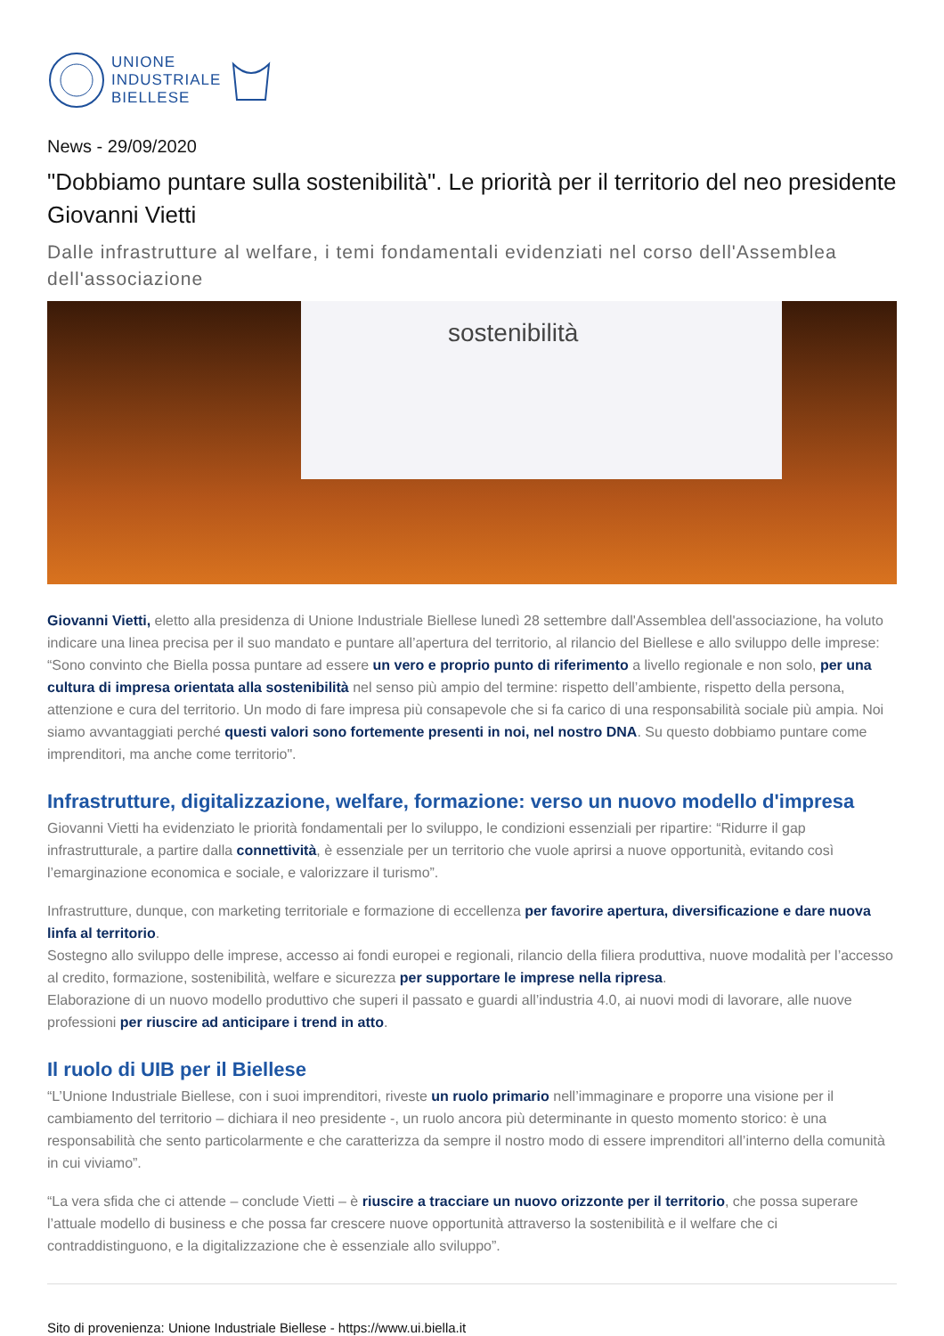UNIONE
INDUSTRIALE
BIELLESE
News - 29/09/2020
"Dobbiamo puntare sulla sostenibilità". Le priorità per il territorio del neo presidente Giovanni Vietti
Dalle infrastrutture al welfare, i temi fondamentali evidenziati nel corso dell'Assemblea dell'associazione
sostenibilità
Giovanni Vietti, eletto alla presidenza di Unione Industriale Biellese lunedì 28 settembre dall'Assemblea dell'associazione, ha voluto indicare una linea precisa per il suo mandato e puntare all’apertura del territorio, al rilancio del Biellese e allo sviluppo delle imprese: “Sono convinto che Biella possa puntare ad essere un vero e proprio punto di riferimento a livello regionale e non solo, per una cultura di impresa orientata alla sostenibilità nel senso più ampio del termine: rispetto dell’ambiente, rispetto della persona, attenzione e cura del territorio. Un modo di fare impresa più consapevole che si fa carico di una responsabilità sociale più ampia. Noi siamo avvantaggiati perché questi valori sono fortemente presenti in noi, nel nostro DNA. Su questo dobbiamo puntare come imprenditori, ma anche come territorio".
Infrastrutture, digitalizzazione, welfare, formazione: verso un nuovo modello d'impresa
Giovanni Vietti ha evidenziato le priorità fondamentali per lo sviluppo, le condizioni essenziali per ripartire: “Ridurre il gap infrastrutturale, a partire dalla connettività, è essenziale per un territorio che vuole aprirsi a nuove opportunità, evitando così l’emarginazione economica e sociale, e valorizzare il turismo”.
Infrastrutture, dunque, con marketing territoriale e formazione di eccellenza per favorire apertura, diversificazione e dare nuova linfa al territorio.
Sostegno allo sviluppo delle imprese, accesso ai fondi europei e regionali, rilancio della filiera produttiva, nuove modalità per l’accesso al credito, formazione, sostenibilità, welfare e sicurezza per supportare le imprese nella ripresa.
Elaborazione di un nuovo modello produttivo che superi il passato e guardi all’industria 4.0, ai nuovi modi di lavorare, alle nuove professioni per riuscire ad anticipare i trend in atto.
Il ruolo di UIB per il Biellese
“L’Unione Industriale Biellese, con i suoi imprenditori, riveste un ruolo primario nell’immaginare e proporre una visione per il cambiamento del territorio – dichiara il neo presidente -, un ruolo ancora più determinante in questo momento storico: è una responsabilità che sento particolarmente e che caratterizza da sempre il nostro modo di essere imprenditori all’interno della comunità in cui viviamo”.
“La vera sfida che ci attende – conclude Vietti – è riuscire a tracciare un nuovo orizzonte per il territorio, che possa superare l’attuale modello di business e che possa far crescere nuove opportunità attraverso la sostenibilità e il welfare che ci contraddistinguono, e la digitalizzazione che è essenziale allo sviluppo”.
Sito di provenienza: Unione Industriale Biellese - https://www.ui.biella.it